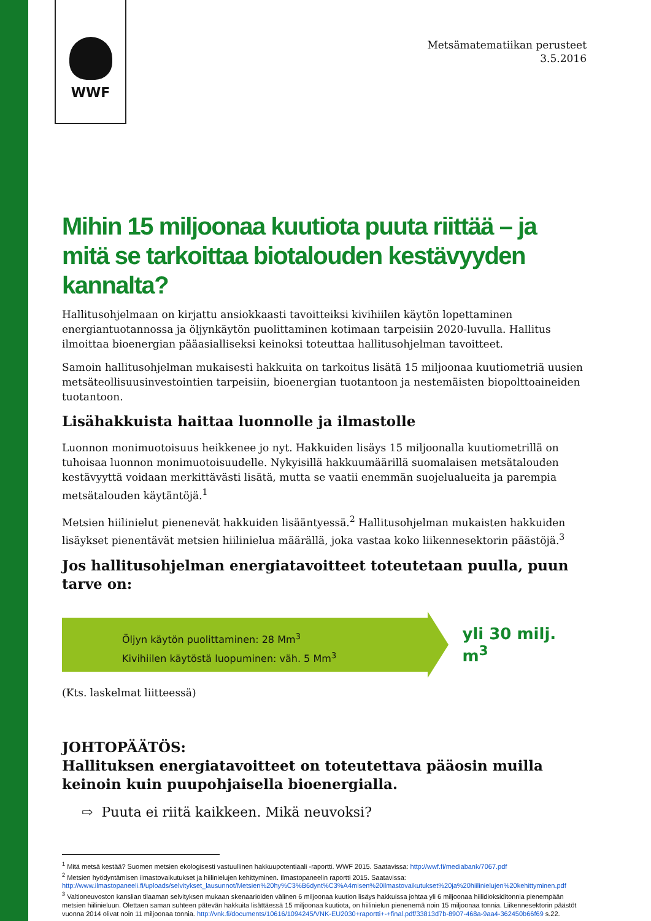WWF
Metsämatematiikan perusteet
3.5.2016
Mihin 15 miljoonaa kuutiota puuta riittää – ja mitä se tarkoittaa biotalouden kestävyyden kannalta?
Hallitusohjelmaan on kirjattu ansiokkaasti tavoitteiksi kivihiilen käytön lopettaminen energiantuotannossa ja öljynkäytön puolittaminen kotimaan tarpeisiin 2020-luvulla. Hallitus ilmoittaa bioenergian pääasialliseksi keinoksi toteuttaa hallitusohjelman tavoitteet.
Samoin hallitusohjelman mukaisesti hakkuita on tarkoitus lisätä 15 miljoonaa kuutiometriä uusien metsäteollisuusinvestointien tarpeisiin, bioenergian tuotantoon ja nestemäisten biopolttoaineiden tuotantoon.
Lisähakkuista haittaa luonnolle ja ilmastolle
Luonnon monimuotoisuus heikkenee jo nyt. Hakkuiden lisäys 15 miljoonalla kuutiometrillä on tuhoisaa luonnon monimuotoisuudelle. Nykyisillä hakkuumäärillä suomalaisen metsätalouden kestävyyttä voidaan merkittävästi lisätä, mutta se vaatii enemmän suojelualueita ja parempia metsätalouden käytäntöjä.<sup>1</sup>
Metsien hiilinielut pienenevät hakkuiden lisääntyessä.<sup>2</sup> Hallitusohjelman mukaisten hakkuiden lisäykset pienentävät metsien hiilinielua määrällä, joka vastaa koko liikennesektorin päästöjä.<sup>3</sup>
Jos hallitusohjelman energiatavoitteet toteutetaan puulla, puun tarve on:
Öljyn käytön puolittaminen: 28 Mm<sup>3</sup>
Kivihiilen käytöstä luopuminen: väh. 5 Mm<sup>3</sup>
yli 30 milj. m<sup>3</sup>
(Kts. laskelmat liitteessä)
JOHTOPÄÄTÖS:
Hallituksen energiatavoitteet on toteutettava pääosin muilla keinoin kuin puupohjaisella bioenergialla.
⇨ Puuta ei riitä kaikkeen. Mikä neuvoksi?
<sup>1</sup> Mitä metsä kestää? Suomen metsien ekologisesti vastuullinen hakkuupotentiaali -raportti. WWF 2015. Saatavissa: http://wwf.fi/mediabank/7067.pdf
<sup>2</sup> Metsien hyödyntämisen ilmastovaikutukset ja hiilinielujen kehittyminen. Ilmastopaneelin raportti 2015. Saatavissa: http://www.ilmastopaneeli.fi/uploads/selvitykset_lausunnot/Metsien%20hy%C3%B6dynt%C3%A4misen%20ilmastovaikutukset%20ja%20hiilinielujen%20kehittyminen.pdf
<sup>3</sup> Valtioneuvoston kanslian tilaaman selvityksen mukaan skenaarioiden välinen 6 miljoonaa kuution lisäys hakkuissa johtaa yli 6 miljoonaa hiilidioksiditonnia pienempään metsien hiilinieluun. Olettaen saman suhteen pätevän hakkuita lisättäessä 15 miljoonaa kuutiota, on hiilinielun pienenemä noin 15 miljoonaa tonnia. Liikennesektorin päästöt vuonna 2014 olivat noin 11 miljoonaa tonnia. http://vnk.fi/documents/10616/1094245/VNK-EU2030+raportti+-+final.pdf/33813d7b-8907-468a-9aa4-362450b66f69 s.22.